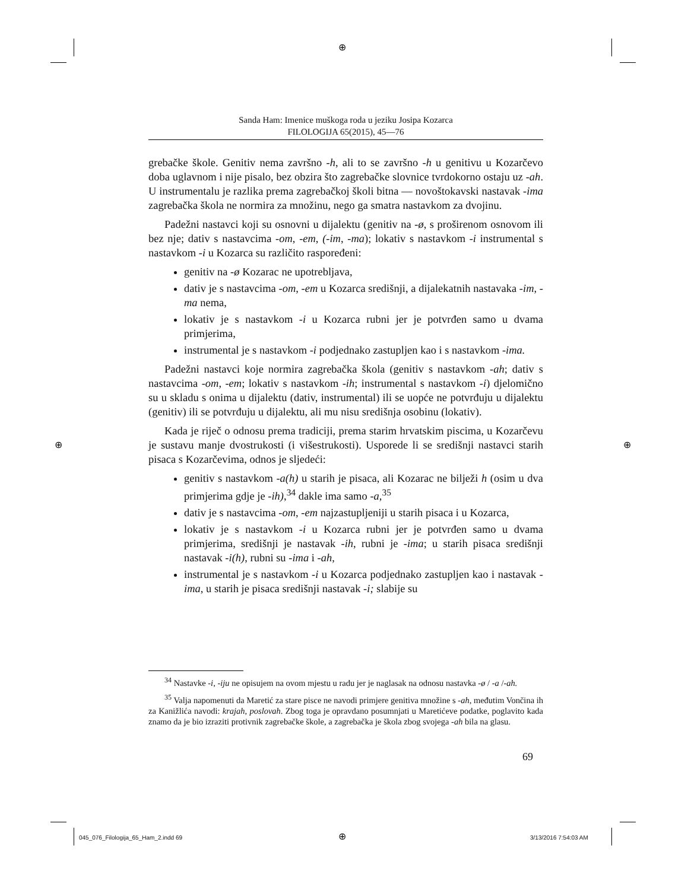⊕
⊕ ⊕
⊕
Sanda Ham: Imenice muškoga roda u jeziku Josipa Kozarca
FILOLOGIJA 65(2015), 45—76
grebačke škole. Genitiv nema završno -h, ali to se završno -h u genitivu u Kozarčevo doba uglavnom i nije pisalo, bez obzira što zagrebačke slovnice tvrdokorno ostaju uz -ah. U instrumentalu je razlika prema zagrebačkoj školi bitna — novoštokavski nastavak -ima zagrebačka škola ne normira za množinu, nego ga smatra nastavkom za dvojinu.
Padežni nastavci koji su osnovni u dijalektu (genitiv na -ø, s proširenom osnovom ili bez nje; dativ s nastavcima -om, -em, (-im, -ma); lokativ s nastavkom -i instrumental s nastavkom -i u Kozarca su različito raspoređeni:
genitiv na -ø Kozarac ne upotrebljava,
dativ je s nastavcima -om, -em u Kozarca središnji, a dijalekatnih nastavaka -im, -ma nema,
lokativ je s nastavkom -i u Kozarca rubni jer je potvrđen samo u dvama primjerima,
instrumental je s nastavkom -i podjednako zastupljen kao i s nastavkom -ima.
Padežni nastavci koje normira zagrebačka škola (genitiv s nastavkom -ah; dativ s nastavcima -om, -em; lokativ s nastavkom -ih; instrumental s nastavkom -i) djelomično su u skladu s onima u dijalektu (dativ, instrumental) ili se uopće ne potvrđuju u dijalektu (genitiv) ili se potvrđuju u dijalektu, ali mu nisu središnja osobinu (lokativ).
Kada je riječ o odnosu prema tradiciji, prema starim hrvatskim piscima, u Kozarčevu je sustavu manje dvostrukosti (i višestrukosti). Usporede li se središnji nastavci starih pisaca s Kozarčevima, odnos je sljedeći:
genitiv s nastavkom -a(h) u starih je pisaca, ali Kozarac ne bilježi h (osim u dva primjerima gdje je -ih),<sup>34</sup> dakle ima samo -a,<sup>35</sup>
dativ je s nastavcima -om, -em najzastupljeniji u starih pisaca i u Kozarca,
lokativ je s nastavkom -i u Kozarca rubni jer je potvrđen samo u dvama primjerima, središnji je nastavak -ih, rubni je -ima; u starih pisaca središnji nastavak -i(h), rubni su -ima i -ah,
instrumental je s nastavkom -i u Kozarca podjednako zastupljen kao i nastavak -ima, u starih je pisaca središnji nastavak -i; slabije su
<sup>34</sup> Nastavke -i, -iju ne opisujem na ovom mjestu u radu jer je naglasak na odnosu nastavka -ø / -a /-ah.
<sup>35</sup> Valja napomenuti da Maretić za stare pisce ne navodi primjere genitiva množine s -ah, međutim Vončina ih za Kanižlića navodi: krajah, poslovah. Zbog toga je opravdano posumnjati u Maretićeve podatke, poglavito kada znamo da je bio izraziti protivnik zagrebačke škole, a zagrebačka je škola zbog svojega -ah bila na glasu.
69
045_076_Filologija_65_Ham_2.indd 69
3/13/2016 7:54:03 AM